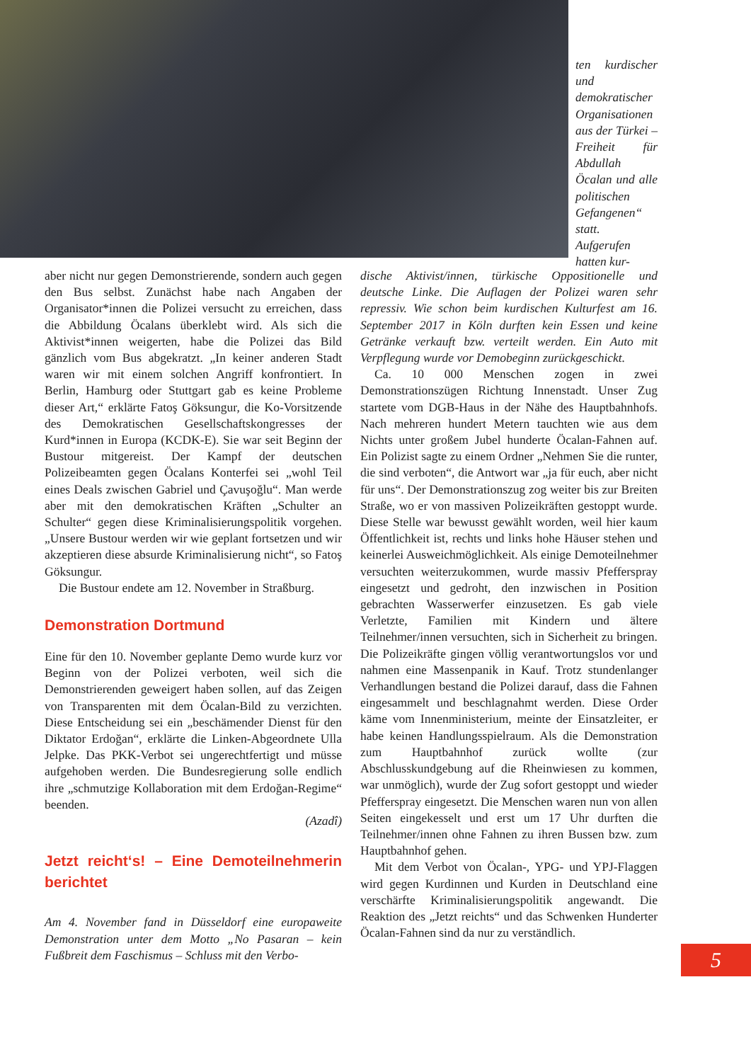ten kurdischer und demokratischer Organisationen aus der Türkei – Freiheit für Abdullah Öcalan und alle politischen Gefangenen“ statt. Aufgerufen hatten kur-
aber nicht nur gegen Demonstrierende, sondern auch gegen den Bus selbst. Zunächst habe nach Angaben der Organisator*innen die Polizei versucht zu erreichen, dass die Abbildung Öcalans überklebt wird. Als sich die Aktivist*innen weigerten, habe die Polizei das Bild gänzlich vom Bus abgekratzt. „In keiner anderen Stadt waren wir mit einem solchen Angriff konfrontiert. In Berlin, Hamburg oder Stuttgart gab es keine Probleme dieser Art,“ erklärte Fatoş Göksungur, die Ko-Vorsitzende des Demokratischen Gesellschaftskongresses der Kurd*innen in Europa (KCDK-E). Sie war seit Beginn der Bustour mitgereist. Der Kampf der deutschen Polizeibeamten gegen Öcalans Konterfei sei „wohl Teil eines Deals zwischen Gabriel und Çavuşoğlu“. Man werde aber mit den demokratischen Kräften „Schulter an Schulter“ gegen diese Kriminalisierungspolitik vorgehen. „Unsere Bustour werden wir wie geplant fortsetzen und wir akzeptieren diese absurde Kriminalisierung nicht“, so Fatoş Göksungur.
Die Bustour endete am 12. November in Straßburg.
Demonstration Dortmund
Eine für den 10. November geplante Demo wurde kurz vor Beginn von der Polizei verboten, weil sich die Demonstrierenden geweigert haben sollen, auf das Zeigen von Transparenten mit dem Öcalan-Bild zu verzichten. Diese Entscheidung sei ein „beschämender Dienst für den Diktator Erdoğan“, erklärte die Linken-Abgeordnete Ulla Jelpke. Das PKK-Verbot sei ungerechtfertigt und müsse aufgehoben werden. Die Bundesregierung solle endlich ihre „schmutzige Kollaboration mit dem Erdoğan-Regime“ beenden.
(Azadî)
Jetzt reicht‘s! – Eine Demoteilnehmerin berichtet
Am 4. November fand in Düsseldorf eine europaweite Demonstration unter dem Motto „No Pasaran – kein Fußbreit dem Faschismus – Schluss mit den Verbo-
dische Aktivist/innen, türkische Oppositionelle und deutsche Linke. Die Auflagen der Polizei waren sehr repressiv. Wie schon beim kurdischen Kulturfest am 16. September 2017 in Köln durften kein Essen und keine Getränke verkauft bzw. verteilt werden. Ein Auto mit Verpflegung wurde vor Demobeginn zurückgeschickt.
Ca. 10 000 Menschen zogen in zwei Demonstrationszügen Richtung Innenstadt. Unser Zug startete vom DGB-Haus in der Nähe des Hauptbahnhofs. Nach mehreren hundert Metern tauchten wie aus dem Nichts unter großem Jubel hunderte Öcalan-Fahnen auf. Ein Polizist sagte zu einem Ordner „Nehmen Sie die runter, die sind verboten“, die Antwort war „ja für euch, aber nicht für uns“. Der Demonstrationszug zog weiter bis zur Breiten Straße, wo er von massiven Polizeikräften gestoppt wurde. Diese Stelle war bewusst gewählt worden, weil hier kaum Öffentlichkeit ist, rechts und links hohe Häuser stehen und keinerlei Ausweichmöglichkeit. Als einige Demoteilnehmer versuchten weiterzukommen, wurde massiv Pfefferspray eingesetzt und gedroht, den inzwischen in Position gebrachten Wasserwerfer einzusetzen. Es gab viele Verletzte, Familien mit Kindern und ältere Teilnehmer/innen versuchten, sich in Sicherheit zu bringen. Die Polizeikräfte gingen völlig verantwortungslos vor und nahmen eine Massenpanik in Kauf. Trotz stundenlanger Verhandlungen bestand die Polizei darauf, dass die Fahnen eingesammelt und beschlagnahmt werden. Diese Order käme vom Innenministerium, meinte der Einsatzleiter, er habe keinen Handlungsspielraum. Als die Demonstration zum Hauptbahnhof zurück wollte (zur Abschlusskundgebung auf die Rheinwiesen zu kommen, war unmöglich), wurde der Zug sofort gestoppt und wieder Pfefferspray eingesetzt. Die Menschen waren nun von allen Seiten eingekesselt und erst um 17 Uhr durften die Teilnehmer/innen ohne Fahnen zu ihren Bussen bzw. zum Hauptbahnhof gehen.
Mit dem Verbot von Öcalan-, YPG- und YPJ-Flaggen wird gegen Kurdinnen und Kurden in Deutschland eine verschärfte Kriminalisierungspolitik angewandt. Die Reaktion des „Jetzt reichts“ und das Schwenken Hunderter Öcalan-Fahnen sind da nur zu verständlich.
5